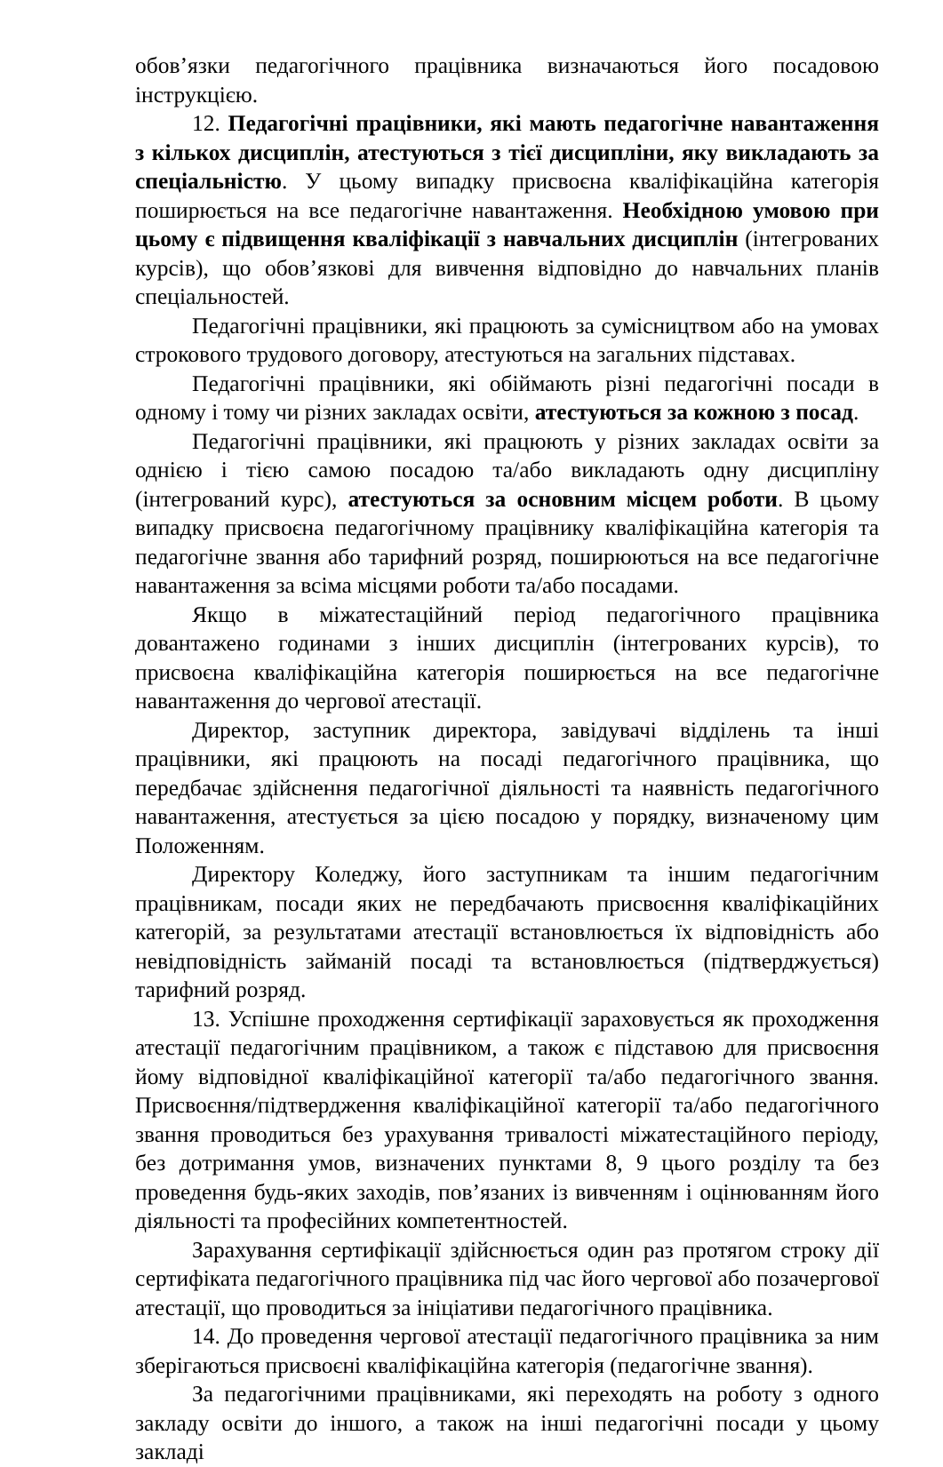обов’язки педагогічного працівника визначаються його посадовою інструкцією.
12. Педагогічні працівники, які мають педагогічне навантаження з кількох дисциплін, атестуються з тієї дисципліни, яку викладають за спеціальністю. У цьому випадку присвоєна кваліфікаційна категорія поширюється на все педагогічне навантаження. Необхідною умовою при цьому є підвищення кваліфікації з навчальних дисциплін (інтегрованих курсів), що обов’язкові для вивчення відповідно до навчальних планів спеціальностей.
Педагогічні працівники, які працюють за сумісництвом або на умовах строкового трудового договору, атестуються на загальних підставах.
Педагогічні працівники, які обіймають різні педагогічні посади в одному і тому чи різних закладах освіти, атестуються за кожною з посад.
Педагогічні працівники, які працюють у різних закладах освіти за однією і тією самою посадою та/або викладають одну дисципліну (інтегрований курс), атестуються за основним місцем роботи. В цьому випадку присвоєна педагогічному працівнику кваліфікаційна категорія та педагогічне звання або тарифний розряд, поширюються на все педагогічне навантаження за всіма місцями роботи та/або посадами.
Якщо в міжатестаційний період педагогічного працівника довантажено годинами з інших дисциплін (інтегрованих курсів), то присвоєна кваліфікаційна категорія поширюється на все педагогічне навантаження до чергової атестації.
Директор, заступник директора, завідувачі відділень та інші працівники, які працюють на посаді педагогічного працівника, що передбачає здійснення педагогічної діяльності та наявність педагогічного навантаження, атестується за цією посадою у порядку, визначеному цим Положенням.
Директору Коледжу, його заступникам та іншим педагогічним працівникам, посади яких не передбачають присвоєння кваліфікаційних категорій, за результатами атестації встановлюється їх відповідність або невідповідність займаній посаді та встановлюється (підтверджується) тарифний розряд.
13. Успішне проходження сертифікації зараховується як проходження атестації педагогічним працівником, а також є підставою для присвоєння йому відповідної кваліфікаційної категорії та/або педагогічного звання. Присвоєння/підтвердження кваліфікаційної категорії та/або педагогічного звання проводиться без урахування тривалості міжатестаційного періоду, без дотримання умов, визначених пунктами 8, 9 цього розділу та без проведення будь-яких заходів, пов’язаних із вивченням і оцінюванням його діяльності та професійних компетентностей.
Зарахування сертифікації здійснюється один раз протягом строку дії сертифіката педагогічного працівника під час його чергової або позачергової атестації, що проводиться за ініціативи педагогічного працівника.
14. До проведення чергової атестації педагогічного працівника за ним зберігаються присвоєні кваліфікаційна категорія (педагогічне звання).
За педагогічними працівниками, які переходять на роботу з одного закладу освіти до іншого, а також на інші педагогічні посади у цьому закладі